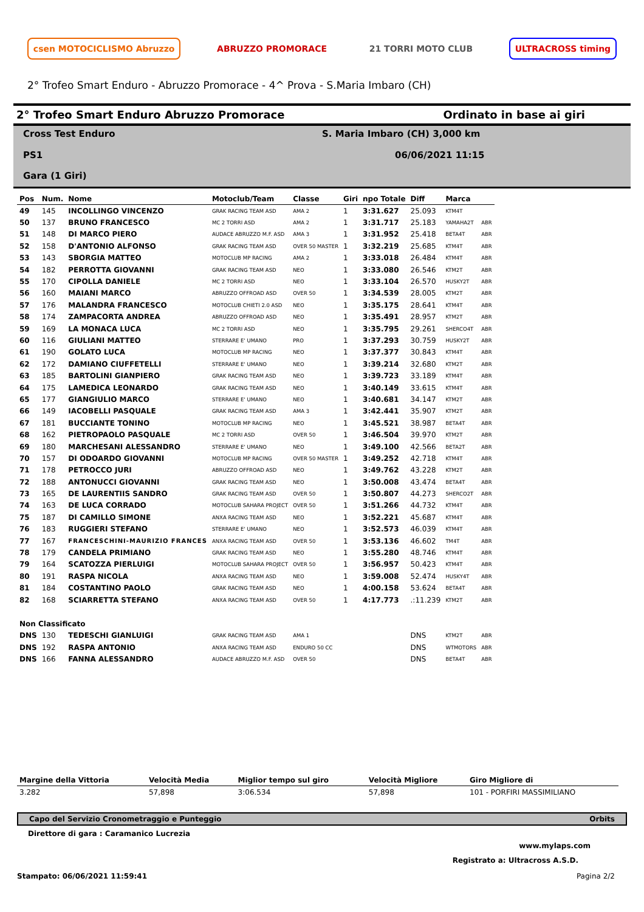csen MOTOCICLISMO Abruzzo ABRUZZO PROMORACE 21 TORRI MOTO CLUB ULTRACROSS timing
2° Trofeo Smart Enduro - Abruzzo Promorace - 4^ Prova - S.Maria Imbaro (CH)
2° Trofeo Smart Enduro Abruzzo Promorace Ordinato in base ai giri
Cross Test Enduro S. Maria Imbaro (CH) 3,000 km PS1 06/06/2021 11:15 Gara (1 Giri)
| Pos | Num. | Nome | Motoclub/Team | Classe | Giri | npo Totale | Diff | Marca | |
| --- | --- | --- | --- | --- | --- | --- | --- | --- | --- |
| 49 | 145 | INCOLLINGO VINCENZO | GRAK RACING TEAM ASD | AMA 2 | 1 | 3:31.627 | 25.093 | KTM4T | |
| 50 | 137 | BRUNO FRANCESCO | MC 2 TORRI ASD | AMA 2 | 1 | 3:31.717 | 25.183 | YAMAHA2T | ABR |
| 51 | 148 | DI MARCO PIERO | AUDACE ABRUZZO M.F. ASD | AMA 3 | 1 | 3:31.952 | 25.418 | BETA4T | ABR |
| 52 | 158 | D'ANTONIO ALFONSO | GRAK RACING TEAM ASD | OVER 50 MASTER | 1 | 3:32.219 | 25.685 | KTM4T | ABR |
| 53 | 143 | SBORGIA MATTEO | MOTOCLUB MP RACING | AMA 2 | 1 | 3:33.018 | 26.484 | KTM4T | ABR |
| 54 | 182 | PERROTTA GIOVANNI | GRAK RACING TEAM ASD | NEO | 1 | 3:33.080 | 26.546 | KTM2T | ABR |
| 55 | 170 | CIPOLLA DANIELE | MC 2 TORRI ASD | NEO | 1 | 3:33.104 | 26.570 | HUSKY2T | ABR |
| 56 | 160 | MAIANI MARCO | ABRUZZO OFFROAD ASD | OVER 50 | 1 | 3:34.539 | 28.005 | KTM2T | ABR |
| 57 | 176 | MALANDRA FRANCESCO | MOTOCLUB CHIETI 2.0 ASD | NEO | 1 | 3:35.175 | 28.641 | KTM4T | ABR |
| 58 | 174 | ZAMPACORTA ANDREA | ABRUZZO OFFROAD ASD | NEO | 1 | 3:35.491 | 28.957 | KTM2T | ABR |
| 59 | 169 | LA MONACA LUCA | MC 2 TORRI ASD | NEO | 1 | 3:35.795 | 29.261 | SHERCO4T | ABR |
| 60 | 116 | GIULIANI MATTEO | STERRARE E' UMANO | PRO | 1 | 3:37.293 | 30.759 | HUSKY2T | ABR |
| 61 | 190 | GOLATO LUCA | MOTOCLUB MP RACING | NEO | 1 | 3:37.377 | 30.843 | KTM4T | ABR |
| 62 | 172 | DAMIANO CIUFFETELLI | STERRARE E' UMANO | NEO | 1 | 3:39.214 | 32.680 | KTM2T | ABR |
| 63 | 185 | BARTOLINI GIANPIERO | GRAK RACING TEAM ASD | NEO | 1 | 3:39.723 | 33.189 | KTM4T | ABR |
| 64 | 175 | LAMEDICA LEONARDO | GRAK RACING TEAM ASD | NEO | 1 | 3:40.149 | 33.615 | KTM4T | ABR |
| 65 | 177 | GIANGIULIO MARCO | STERRARE E' UMANO | NEO | 1 | 3:40.681 | 34.147 | KTM2T | ABR |
| 66 | 149 | IACOBELLI PASQUALE | GRAK RACING TEAM ASD | AMA 3 | 1 | 3:42.441 | 35.907 | KTM2T | ABR |
| 67 | 181 | BUCCIANTE TONINO | MOTOCLUB MP RACING | NEO | 1 | 3:45.521 | 38.987 | BETA4T | ABR |
| 68 | 162 | PIETROPAOLO PASQUALE | MC 2 TORRI ASD | OVER 50 | 1 | 3:46.504 | 39.970 | KTM2T | ABR |
| 69 | 180 | MARCHESANI ALESSANDRO | STERRARE E' UMANO | NEO | 1 | 3:49.100 | 42.566 | BETA2T | ABR |
| 70 | 157 | DI ODOARDO GIOVANNI | MOTOCLUB MP RACING | OVER 50 MASTER | 1 | 3:49.252 | 42.718 | KTM4T | ABR |
| 71 | 178 | PETROCCO JURI | ABRUZZO OFFROAD ASD | NEO | 1 | 3:49.762 | 43.228 | KTM2T | ABR |
| 72 | 188 | ANTONUCCI GIOVANNI | GRAK RACING TEAM ASD | NEO | 1 | 3:50.008 | 43.474 | BETA4T | ABR |
| 73 | 165 | DE LAURENTIIS SANDRO | GRAK RACING TEAM ASD | OVER 50 | 1 | 3:50.807 | 44.273 | SHERCO2T | ABR |
| 74 | 163 | DE LUCA CORRADO | MOTOCLUB SAHARA PROJECT | OVER 50 | 1 | 3:51.266 | 44.732 | KTM4T | ABR |
| 75 | 187 | DI CAMILLO SIMONE | ANXA RACING TEAM ASD | NEO | 1 | 3:52.221 | 45.687 | KTM4T | ABR |
| 76 | 183 | RUGGIERI STEFANO | STERRARE E' UMANO | NEO | 1 | 3:52.573 | 46.039 | KTM4T | ABR |
| 77 | 167 | FRANCESCHINI-MAURIZIO FRANCES | ANXA RACING TEAM ASD | OVER 50 | 1 | 3:53.136 | 46.602 | TM4T | ABR |
| 78 | 179 | CANDELA PRIMIANO | GRAK RACING TEAM ASD | NEO | 1 | 3:55.280 | 48.746 | KTM4T | ABR |
| 79 | 164 | SCATOZZA PIERLUIGI | MOTOCLUB SAHARA PROJECT | OVER 50 | 1 | 3:56.957 | 50.423 | KTM4T | ABR |
| 80 | 191 | RASPA NICOLA | ANXA RACING TEAM ASD | NEO | 1 | 3:59.008 | 52.474 | HUSKY4T | ABR |
| 81 | 184 | COSTANTINO PAOLO | GRAK RACING TEAM ASD | NEO | 1 | 4:00.158 | 53.624 | BETA4T | ABR |
| 82 | 168 | SCIARRETTA STEFANO | ANXA RACING TEAM ASD | OVER 50 | 1 | 4:17.773 | .:11.239 | KTM2T | ABR |
| Non Classificato | | | | | | | | | |
| DNS | 130 | TEDESCHI GIANLUIGI | GRAK RACING TEAM ASD | AMA 1 | | | DNS | KTM2T | ABR |
| DNS | 192 | RASPA ANTONIO | ANXA RACING TEAM ASD | ENDURO 50 CC | | | DNS | WTMOTORS | ABR |
| DNS | 166 | FANNA ALESSANDRO | AUDACE ABRUZZO M.F. ASD | OVER 50 | | | DNS | BETA4T | ABR |
| Margine della Vittoria | Velocità Media | Miglior tempo sul giro | Velocità Migliore | Giro Migliore di |
| --- | --- | --- | --- | --- |
| 3.282 | 57,898 | 3:06.534 | 57,898 | 101 - PORFIRI MASSIMILIANO |
Capo del Servizio Cronometraggio e Punteggio Orbits
Direttore di gara : Caramanico Lucrezia
www.mylaps.com
Registrato a: Ultracross A.S.D.
Stampato: 06/06/2021 11:59:41 Pagina 2/2